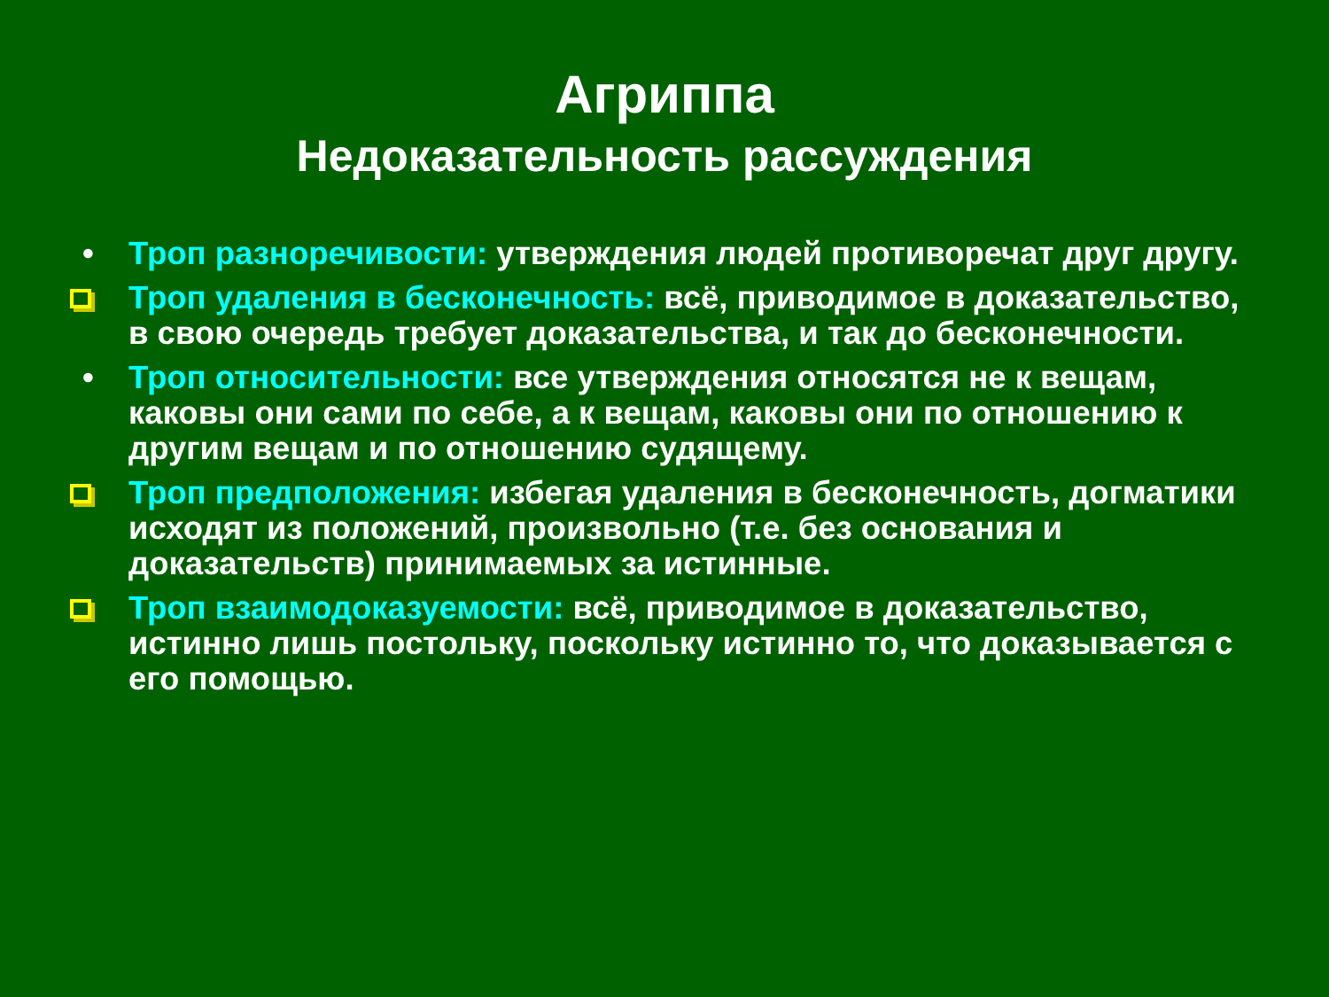Агриппа
Недоказательность рассуждения
• Троп разноречивости: утверждения людей противоречат друг другу.
Троп удаления в бесконечность: всё, приводимое в доказательство, в свою очередь требует доказательства, и так до бесконечности.
• Троп относительности: все утверждения относятся не к вещам, каковы они сами по себе, а к вещам, каковы они по отношению к другим вещам и по отношению судящему.
Троп предположения: избегая удаления в бесконечность, догматики исходят из положений, произвольно (т.е. без основания и доказательств) принимаемых за истинные.
Троп взаимодоказуемости: всё, приводимое в доказательство, истинно лишь постольку, поскольку истинно то, что доказывается с его помощью.